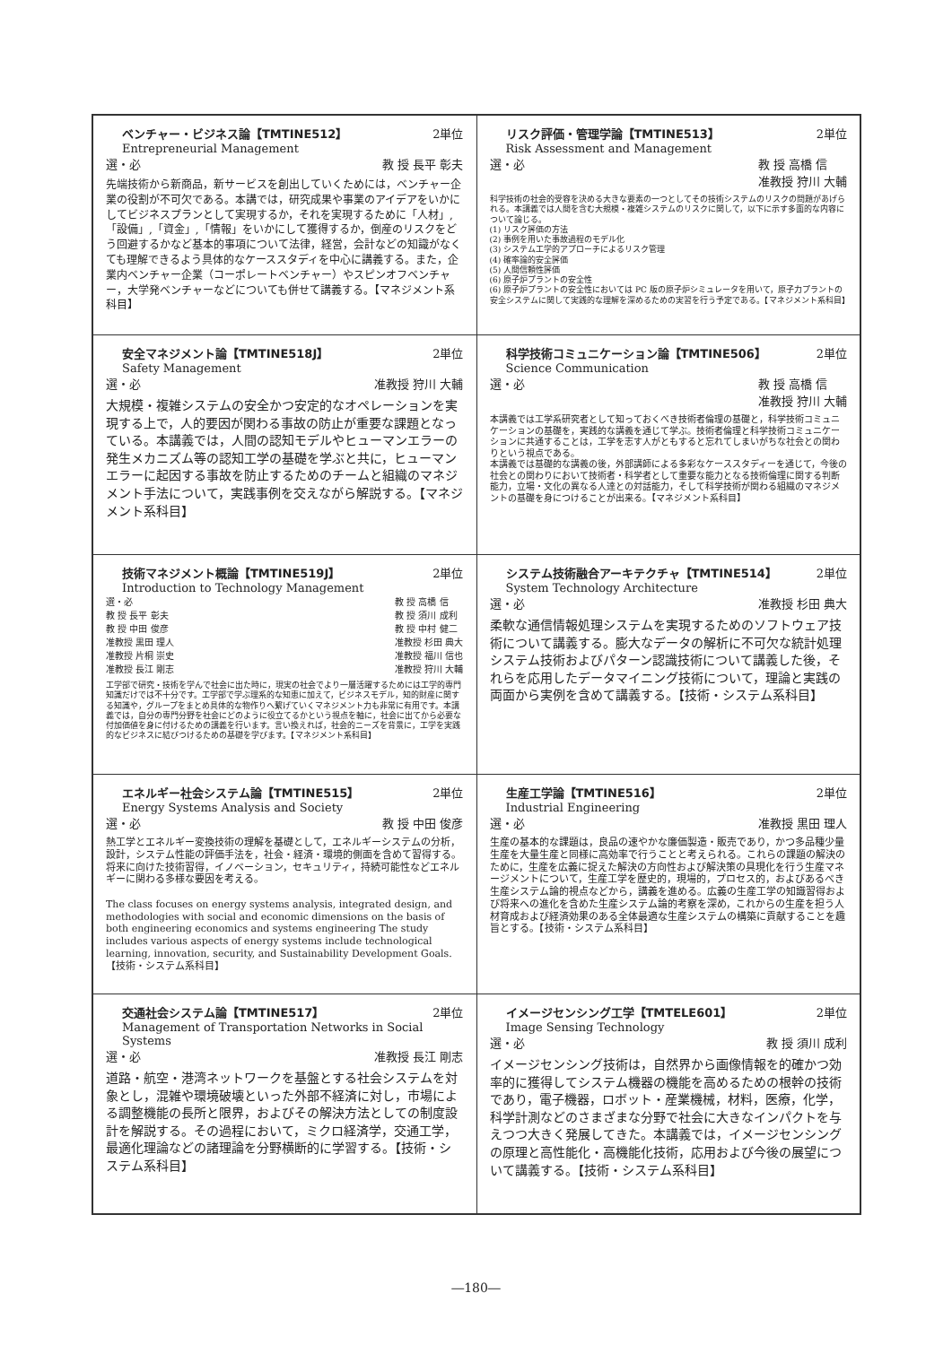| ベンチャー・ビジネス論【TMTINE512】 2単位 Entrepreneurial Management 選・必 教 授 長平 彰夫 先端技術から新商品，新サービスを創出していくためには，ベンチャー企業の役割が不可欠である。本講では，研究成果や事業のアイデアをいかにしてビジネスプランとして実現するか，それを実現するために「人材」,「設備」,「資金」,「情報」をいかにして獲得するか，倒産のリスクをどう回避するかなど基本的事項について法律，経営，会計などの知識がなくても理解できるよう具体的なケーススタディを中心に講義する。また，企業内ベンチャー企業（コーポレートベンチャー）やスピンオフベンチャー，大学発ベンチャーなどについても併せて講義する。【マネジメント系科目】 | リスク評価・管理学論【TMTINE513】 2単位 Risk Assessment and Management 選・必 教 授 高橋 信 准教授 狩川 大輔 科学技術の社会的受容を決める大きな要素の一つとしてその技術システムのリスクの問題があげられる。本講義では人間を含む大規模・複雑システムのリスクに関して，以下に示す多面的な内容について論じる。 (1) リスク評価の方法 (2) 事例を用いた事故過程のモデル化 (3) システム工学的アプローチによるリスク管理 (4) 確率論的安全評価 (5) 人間信頼性評価 (6) 原子炉プラントの安全性 (6) 原子炉プラントの安全性においては PC 版の原子炉シミュレータを用いて，原子力プラントの安全システムに関して実践的な理解を深めるための実習を行う予定である。【マネジメント系科目】 |
| 安全マネジメント論【TMTINE518J】 2単位 Safety Management 選・必 准教授 狩川 大輔 大規模・複雑システムの安全かつ安定的なオペレーションを実現する上で，人的要因が関わる事故の防止が重要な課題となっている。本講義では，人間の認知モデルやヒューマンエラーの発生メカニズム等の認知工学の基礎を学ぶと共に，ヒューマンエラーに起因する事故を防止するためのチームと組織のマネジメント手法について，実践事例を交えながら解説する。【マネジメント系科目】 | 科学技術コミュニケーション論【TMTINE506】 2単位 Science Communication 選・必 教 授 高橋 信 准教授 狩川 大輔 本講義では工学系研究者として知っておくべき技術者倫理の基礎と，科学技術コミュニケーションの基礎を，実践的な講義を通じて学ぶ。技術者倫理と科学技術コミュニケーションに共通することは，工学を志す人がともすると忘れてしまいがちな社会との関わりという視点である。 本講義では基礎的な講義の後，外部講師による多彩なケーススタディーを通じて，今後の社会との関わりにおいて技術者・科学者として重要な能力となる技術倫理に関する判断能力，立場・文化の異なる人達との対話能力，そして科学技術が関わる組織のマネジメントの基礎を身につけることが出来る。【マネジメント系科目】 |
| 技術マネジメント概論【TMTINE519J】 2単位 Introduction to Technology Management 選・必 教 授 長平 彰夫 教 授 中田 俊彦 准教授 黒田 理人 准教授 片桐 崇史 准教授 長江 剛志 教 授 高橋 信 教 授 須川 成利 教 授 中村 健二 准教授 杉田 典大 准教授 福川 信也 准教授 狩川 大輔 工学部で研究・技術を学んで社会に出た時に，現実の社会でより一層活躍するためには工学的専門知識だけでは不十分です。工学部で学ぶ理系的な知恵に加えて，ビジネスモデル，知的財産に関する知識や，グループをまとめ具体的な物作りへ繋げていくマネジメント力も非常に有用です。本講義では，自分の専門分野を社会にどのように役立てるかという視点を軸に，社会に出てから必要な付加価値を身に付けるための講義を行います。言い換えれば，社会的ニーズを背景に，工学を実践的なビジネスに結びつけるための基礎を学びます。【マネジメント系科目】 | システム技術融合アーキテクチャ【TMTINE514】 2単位 System Technology Architecture 選・必 准教授 杉田 典大 柔軟な通信情報処理システムを実現するためのソフトウェア技術について講義する。膨大なデータの解析に不可欠な統計処理システム技術およびパターン認識技術について講義した後，それらを応用したデータマイニング技術について，理論と実践の両面から実例を含めて講義する。【技術・システム系科目】 |
| エネルギー社会システム論【TMTINE515】 2単位 Energy Systems Analysis and Society 選・必 教 授 中田 俊彦 熱工学とエネルギー変換技術の理解を基礎として，エネルギーシステムの分析，設計，システム性能の評価手法を，社会・経済・環境的側面を含めて習得する。将来に向けた技術習得，イノベーション，セキュリティ，持続可能性などエネルギーに関わる多様な要因を考える。 The class focuses on energy systems analysis, integrated design, and methodologies with social and economic dimensions on the basis of both engineering economics and systems engineering The study includes various aspects of energy systems include technological learning, innovation, security, and Sustainability Development Goals.【技術・システム系科目】 | 生産工学論【TMTINE516】 2単位 Industrial Engineering 選・必 准教授 黒田 理人 生産の基本的な課題は，良品の速やかな廉価製造・販売であり，かつ多品種少量生産を大量生産と同様に高効率で行うことと考えられる。これらの課題の解決のために，生産を広義に捉えた解決の方向性および解決策の具現化を行う生産マネージメントについて，生産工学を歴史的，現場的，プロセス的，およびあるべき生産システム論的視点などから，講義を進める。広義の生産工学の知識習得および将来への進化を含めた生産システム論的考察を深め，これからの生産を担う人材育成および経済効果のある全体最適な生産システムの構築に貢献することを趣旨とする。【技術・システム系科目】 |
| 交通社会システム論【TMTINE517】 2単位 Management of Transportation Networks in Social Systems 選・必 准教授 長江 剛志 道路・航空・港湾ネットワークを基盤とする社会システムを対象とし，混雑や環境破壊といった外部不経済に対し，市場による調整機能の長所と限界，およびその解決方法としての制度設計を解説する。その過程において，ミクロ経済学，交通工学，最適化理論などの諸理論を分野横断的に学習する。【技術・システム系科目】 | イメージセンシング工学【TMTELE601】 2単位 Image Sensing Technology 選・必 教 授 須川 成利 イメージセンシング技術は，自然界から画像情報を的確かつ効率的に獲得してシステム機器の機能を高めるための根幹の技術であり，電子機器，ロボット・産業機械，材料，医療，化学，科学計測などのさまざまな分野で社会に大きなインパクトを与えつつ大きく発展してきた。本講義では，イメージセンシングの原理と高性能化・高機能化技術，応用および今後の展望について講義する。【技術・システム系科目】 |
―180―